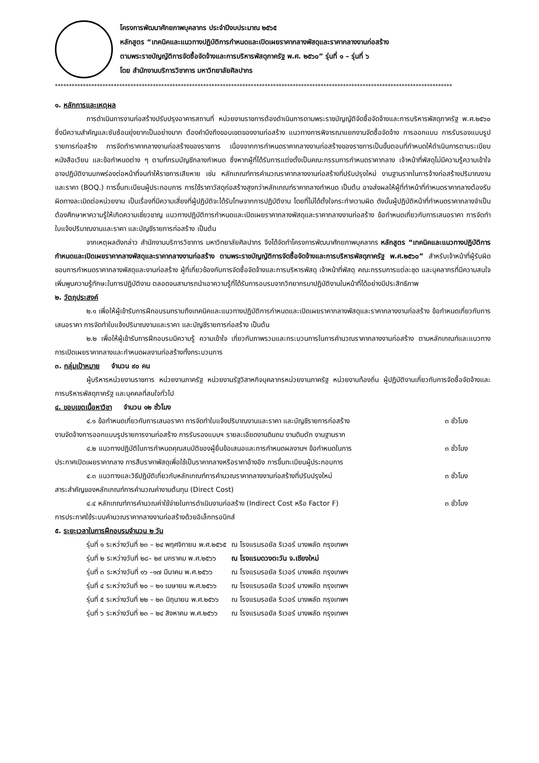โครงการพัฒนาศักยภาพบุคลากร ประจำปีงบประมาณ ๒๕๖๕
หลักสูตร “เทคนิคและแนวทางปฏิบัติการกำหนดและเปิดเผยราคากลางพัสดุและราคากลางงานก่อสร้าง
ตามพระราชบัญญัติการจัดซื้อจัดจ้างและการบริหารพัสดุภาครัฐ พ.ศ. ๒๕๖๐” รุ่นที่ ๑ – รุ่นที่ ๖
โดย สำนักงานบริการวิชาการ มหาวิทยาลัยศิลปากร
**********************************************************************************************************************************************
๑. หลักการและเหตุผล
การดำเนินการงานก่อสร้างปรับปรุงอาคารสถานที่ หน่วยงานราชการต้องดำเนินการตามพระราชบัญญัติจัดซื้อจัดจ้างและการบริหารพัสดุภาครัฐ พ.ศ.๒๕๖๐ ซึ่งมีความสำคัญและซับซ้อนยุ่งยากเป็นอย่างมาก ต้องคำนึงถึงขอบเขตของงานก่อสร้าง แนวทางการพิจารณาแยกงานจัดซื้อจัดจ้าง การออกแบบ การรับรองแบบรูปรายการก่อสร้าง การจัดทำราคากลางงานก่อสร้างของราชการ เนื่องจากการกำหนดราคากลางงานก่อสร้างของราชการเป็นขั้นตอนที่กำหนดให้ดำเนินการตามระเบียบ หนังสือเวียน และข้อกำหนดต่าง ๆ ตามที่กรมบัญชีกลางกำหนด ซึ่งหากผู้ที่ได้รับการแต่งตั้งเป็นคณะกรรมการกำหนดราคากลาง เจ้าหน้าที่พัสดุไม่มีความรู้ความเข้าใจ อาจปฏิบัติงานบกพร่องต่อหน้าที่จนทำให้ราชการเสียหาย เช่น หลักเกณฑ์การคำนวณราคากลางงานก่อสร้างที่ปรับปรุงใหม่ งานฐานรากในการจ้างก่อสร้างปริมาณงาน และราคา (BOQ.) การขึ้นทะเบียนผู้ประกอบการ การใช้ราคาวัสดุก่อสร้างสูงกว่าหลักเกณฑ์ราคากลางกำหนด เป็นต้น อาจส่งผลให้ผู้ที่ทำหน้าที่กำหนดราคากลางต้องรับผิดทางละเมิดต่อหน่วยงาน เป็นเรื่องที่มีความเสี่ยงที่ผู้ปฏิบัติจะได้รับโทษจากการปฏิบัติงาน โดยที่ไม่ได้ตั้งใจกระทำความผิด ดังนั้นผู้ปฏิบัติหน้าที่กำหนดราคากลางจำเป็นต้องศึกษาหาความรู้ให้เกิดความเชี่ยวชาญ แนวทางปฏิบัติการกำหนดและเปิดเผยราคากลางพัสดุและราคากลางงานก่อสร้าง ข้อกำหนดเกี่ยวกับการเสนอราคา การจัดทำใบแจ้งปริมาณงานและราคา และบัญชีรายการก่อสร้าง เป็นต้น
จากเหตุผลดังกล่าว สำนักงานบริการวิชาการ มหาวิทยาลัยศิลปากร จึงได้จัดทำโครงการพัฒนาศักยภาพบุคลากร หลักสูตร “เทคนิคและแนวทางปฏิบัติการกำหนดและเปิดเผยราคากลางพัสดุและราคากลางงานก่อสร้าง ตามพระราชบัญญัติการจัดซื้อจัดจ้างและการบริหารพัสดุภาครัฐ พ.ศ.๒๕๖๐” สำหรับเจ้าหน้าที่ผู้รับผิดชอบการกำหนดราคากลางพัสดุและงานก่อสร้าง ผู้ที่เกี่ยวข้องกับการจัดซื้อจัดจ้างและการบริหารพัสดุ เจ้าหน้าที่พัสดุ คณะกรรมการแต่ละชุด และบุคลากรที่มีความสนใจเพิ่มพูนความรู้ทักษะในการปฏิบัติงาน ตลอดจนสามารถนำเอาความรู้ที่ได้รับการอบรมจากวิทยากรมาปฏิบัติงานในหน้าที่ได้อย่างมีประสิทธิภาพ
๒. วัตถุประสงค์
๒.๑ เพื่อให้ผู้เข้ารับการฝึกอบรมทราบถึงเทคนิคและแนวทางปฏิบัติการกำหนดและเปิดเผยราคากลางพัสดุและราคากลางงานก่อสร้าง ข้อกำหนดเกี่ยวกับการเสนอราคา การจัดทำใบแจ้งปริมาณงานและราคา และบัญชีรายการก่อสร้าง เป็นต้น
๒.๒ เพื่อให้ผู้เข้ารับการฝึกอบรมมีความรู้ ความเข้าใจ เกี่ยวกับภาพรวมและกระบวนการในการคำนวณราคากลางงานก่อสร้าง ตามหลักเกณฑ์และแนวทางการเปิดเผยราคากลางและกำหนดผลงานก่อสร้างทั้งกระบวนการ
๓. กลุ่มเป้าหมาย จำนวน ๙๐ คน
ผู้บริหารหน่วยงานราชการ หน่วยงานภาครัฐ หน่วยงานรัฐวิสาหกิจบุคลากรหน่วยงานภาครัฐ หน่วยงานท้องถิ่น ผู้ปฏิบัติงานเกี่ยวกับการจัดซื้อจัดจ้างและการบริหารพัสดุภาครัฐ และบุคคลที่สนใจทั่วไป
๔. ขอบเขตเนื้อหาวิชา จำนวน ๑๒ ชั่วโมง
๔.๑ ข้อกำหนดเกี่ยวกับการเสนอราคา การจัดทำใบแจ้งปริมาณงานและราคา และบัญชีรายการก่อสร้าง
๓ ชั่วโมง
งานจัดจ้างการออกแบบรูปรายการงานก่อสร้าง การรับรองแบบฯ รายละเอียดงานดินถม งานดินตัก งานฐานราก
๔.๒ แนวทางปฏิบัติในการกำหนดคุณสมบัติของผู้ยื่นข้อเสนอและการกำหนดผลงานฯ ข้อกำหนดในการ
๓ ชั่วโมง
ประกาศเปิดเผยราคากลาง การสืบราคาพัสดุเพื่อใช้เป็นราคากลางหรือราคาอ้างอิง การขึ้นทะเบียนผู้ประกอบการ
๔.๓ แนวทางและวิธีปฏิบัติเกี่ยวกับหลักเกณฑ์การคำนวณราคากลางงานก่อสร้างที่ปรับปรุงใหม่
๓ ชั่วโมง
สาระสำคัญของหลักเกณฑ์การคำนวณค่างานต้นทุน (Direct Cost)
๔.๔ หลักเกณฑ์การคำนวณค่าใช้จ่ายในการดำเนินงานก่อสร้าง (Indirect Cost หรือ Factor F)
๓ ชั่วโมง
การประกาศใช้ระบบคำนวณราคากลางงานก่อสร้างด้วยอิเล็กทรอนิกส์
๕. ระยะเวลาในการฝึกอบรมจำนวน ๒ วัน
| รุ่นที่ ๑ ระหว่างวันที่ ๒๓ – ๒๔ พฤศจิกายน พ.ศ.๒๕๖๕ | ณ โรงแรมรอยัล ริเวอร์ บางพลัด กรุงเทพฯ |
| รุ่นที่ ๒ ระหว่างวันที่ ๒๘– ๒๙ มกราคม พ.ศ.๒๕๖๖ | ณ โรงแรมดวงตะวัน จ.เชียงใหม่ |
| รุ่นที่ ๓ ระหว่างวันที่ ๑๖ –๑๗ มีนาคม พ.ศ.๒๕๖๖ | ณ โรงแรมรอยัล ริเวอร์ บางพลัด กรุงเทพฯ |
| รุ่นที่ ๔ ระหว่างวันที่ ๒๐ – ๒๑ เมษายน พ.ศ.๒๕๖๖ | ณ โรงแรมรอยัล ริเวอร์ บางพลัด กรุงเทพฯ |
| รุ่นที่ ๕ ระหว่างวันที่ ๒๒ – ๒๓ มิถุนายน พ.ศ.๒๕๖๖ | ณ โรงแรมรอยัล ริเวอร์ บางพลัด กรุงเทพฯ |
| รุ่นที่ ๖ ระหว่างวันที่ ๒๓ – ๒๔ สิงหาคม พ.ศ.๒๕๖๖ | ณ โรงแรมรอยัล ริเวอร์ บางพลัด กรุงเทพฯ |